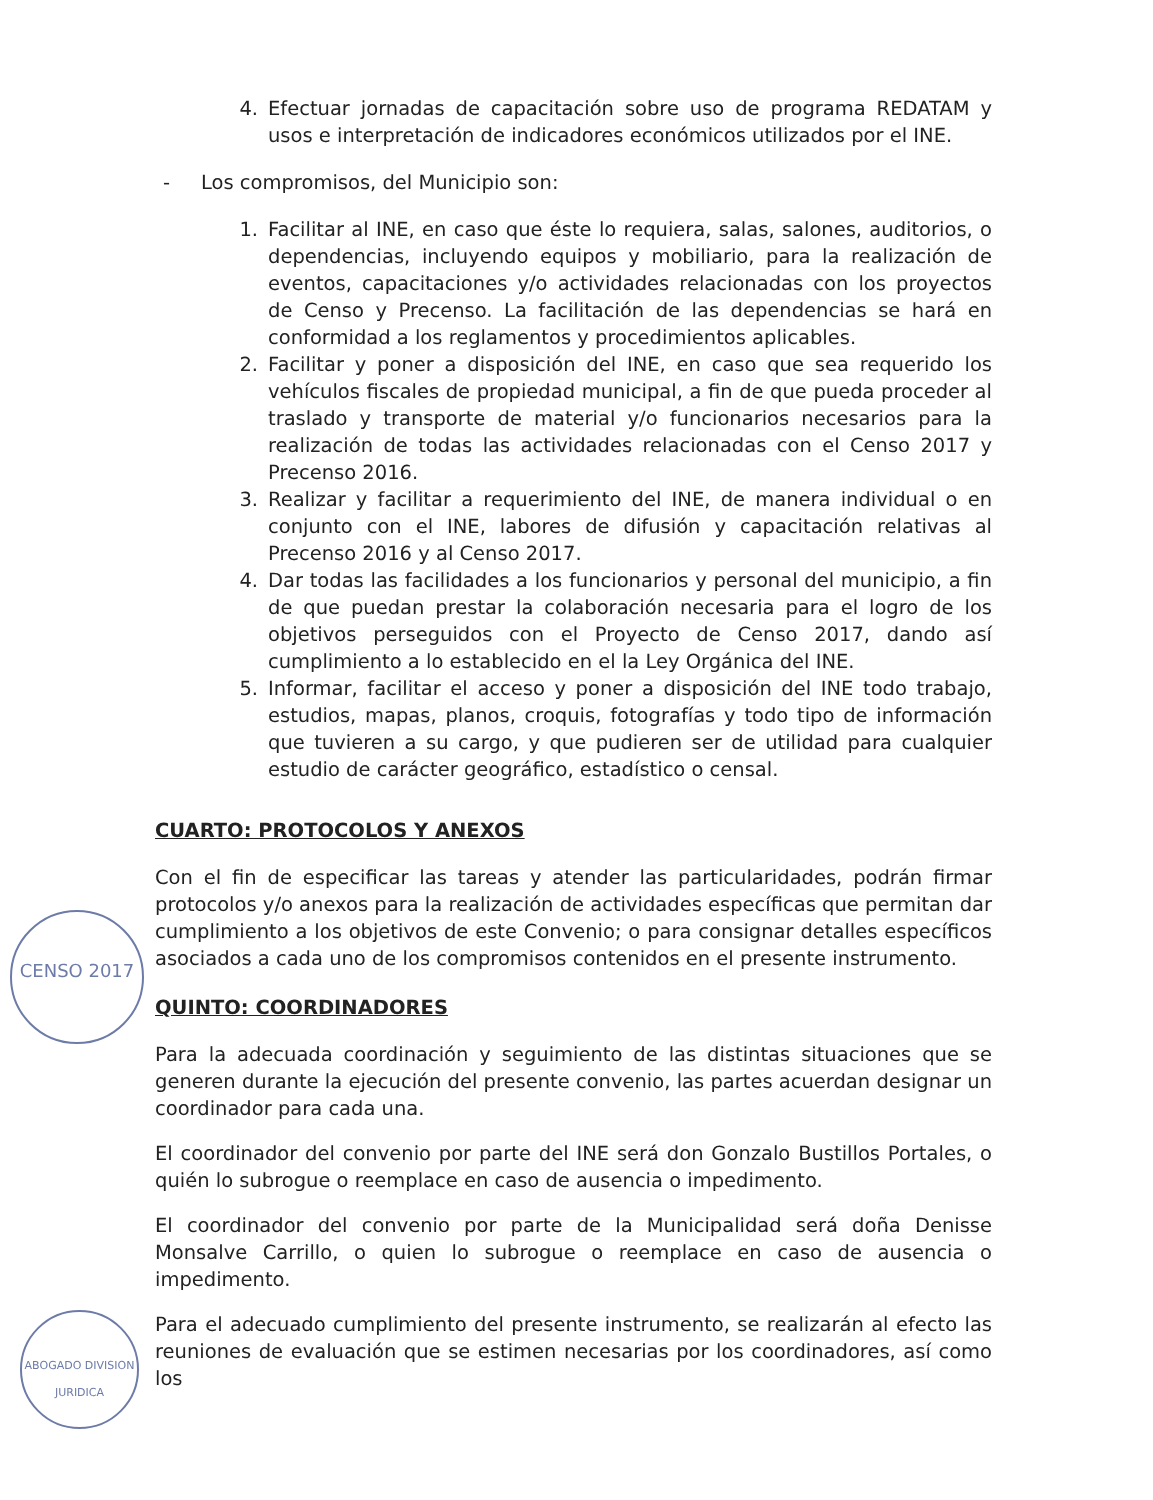CENSO 2017
ABOGADO DIVISION JURIDICA
4. Efectuar jornadas de capacitación sobre uso de programa REDATAM y usos e interpretación de indicadores económicos utilizados por el INE.
- Los compromisos, del Municipio son:
1. Facilitar al INE, en caso que éste lo requiera, salas, salones, auditorios, o dependencias, incluyendo equipos y mobiliario, para la realización de eventos, capacitaciones y/o actividades relacionadas con los proyectos de Censo y Precenso. La facilitación de las dependencias se hará en conformidad a los reglamentos y procedimientos aplicables.
2. Facilitar y poner a disposición del INE, en caso que sea requerido los vehículos fiscales de propiedad municipal, a fin de que pueda proceder al traslado y transporte de material y/o funcionarios necesarios para la realización de todas las actividades relacionadas con el Censo 2017 y Precenso 2016.
3. Realizar y facilitar a requerimiento del INE, de manera individual o en conjunto con el INE, labores de difusión y capacitación relativas al Precenso 2016 y al Censo 2017.
4. Dar todas las facilidades a los funcionarios y personal del municipio, a fin de que puedan prestar la colaboración necesaria para el logro de los objetivos perseguidos con el Proyecto de Censo 2017, dando así cumplimiento a lo establecido en el la Ley Orgánica del INE.
5. Informar, facilitar el acceso y poner a disposición del INE todo trabajo, estudios, mapas, planos, croquis, fotografías y todo tipo de información que tuvieren a su cargo, y que pudieren ser de utilidad para cualquier estudio de carácter geográfico, estadístico o censal.
CUARTO: PROTOCOLOS Y ANEXOS
Con el fin de especificar las tareas y atender las particularidades, podrán firmar protocolos y/o anexos para la realización de actividades específicas que permitan dar cumplimiento a los objetivos de este Convenio; o para consignar detalles específicos asociados a cada uno de los compromisos contenidos en el presente instrumento.
QUINTO: COORDINADORES
Para la adecuada coordinación y seguimiento de las distintas situaciones que se generen durante la ejecución del presente convenio, las partes acuerdan designar un coordinador para cada una.
El coordinador del convenio por parte del INE será don Gonzalo Bustillos Portales, o quién lo subrogue o reemplace en caso de ausencia o impedimento.
El coordinador del convenio por parte de la Municipalidad será doña Denisse Monsalve Carrillo, o quien lo subrogue o reemplace en caso de ausencia o impedimento.
Para el adecuado cumplimiento del presente instrumento, se realizarán al efecto las reuniones de evaluación que se estimen necesarias por los coordinadores, así como los